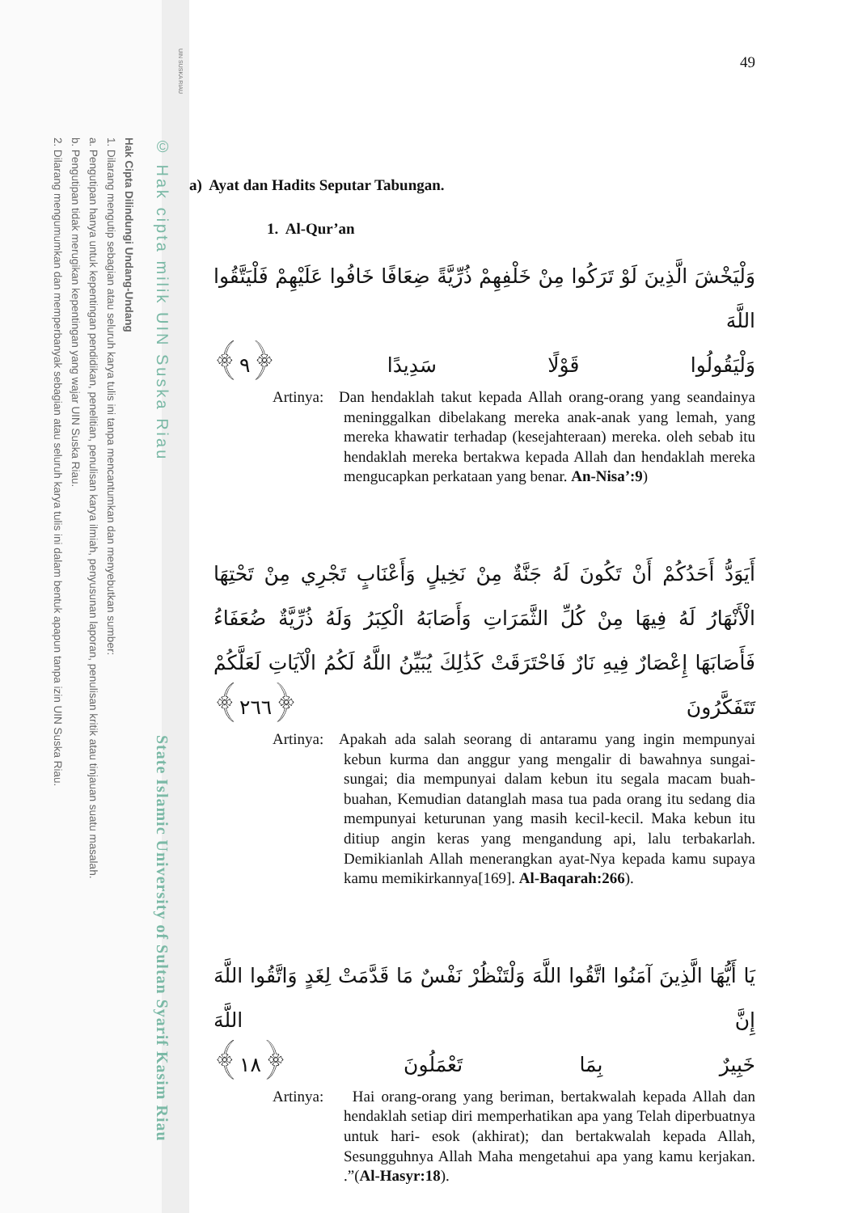UIN SUSKA RIAU
© Hak cipta milik UIN Suska Riau State Islamic University of Sultan Syarif Kasim Riau
Hak Cipta Dilindungi Undang-Undang
1. Dilarang mengutip sebagian atau seluruh karya tulis ini tanpa mencantumkan dan menyebutkan sumber:
a. Pengutipan hanya untuk kepentingan pendidikan, penelitian, penulisan karya ilmiah, penyusunan laporan, penulisan kritik atau tinjauan suatu masalah.
b. Pengutipan tidak merugikan kepentingan yang wajar UIN Suska Riau.
2. Dilarang mengumumkan dan memperbanyak sebagian atau seluruh karya tulis ini dalam bentuk apapun tanpa izin UIN Suska Riau.
49
a) Ayat dan Hadits Seputar Tabungan.
1. Al-Qur’an
وَلْيَخْشَ الَّذِينَ لَوْ تَرَكُوا مِنْ خَلْفِهِمْ ذُرِّيَّةً ضِعَافًا خَافُوا عَلَيْهِمْ فَلْيَتَّقُوا اللَّهَ
وَلْيَقُولُوا قَوْلًا سَدِيدًا ﴿٩﴾
Artinya:
Dan hendaklah takut kepada Allah orang-orang yang seandainya meninggalkan dibelakang mereka anak-anak yang lemah, yang mereka khawatir terhadap (kesejahteraan) mereka. oleh sebab itu hendaklah mereka bertakwa kepada Allah dan hendaklah mereka mengucapkan perkataan yang benar. An-Nisa’:9)
أَيَوَدُّ أَحَدُكُمْ أَنْ تَكُونَ لَهُ جَنَّةٌ مِنْ نَخِيلٍ وَأَعْنَابٍ تَجْرِي مِنْ تَحْتِهَا الْأَنْهَارُ لَهُ فِيهَا مِنْ كُلِّ الثَّمَرَاتِ وَأَصَابَهُ الْكِبَرُ وَلَهُ ذُرِّيَّةٌ ضُعَفَاءُ فَأَصَابَهَا إِعْصَارٌ فِيهِ نَارٌ فَاحْتَرَقَتْ كَذَٰلِكَ يُبَيِّنُ اللَّهُ لَكُمُ الْآيَاتِ لَعَلَّكُمْ تَتَفَكَّرُونَ ﴿٢٦٦﴾
Artinya:
Apakah ada salah seorang di antaramu yang ingin mempunyai kebun kurma dan anggur yang mengalir di bawahnya sungai-sungai; dia mempunyai dalam kebun itu segala macam buah-buahan, Kemudian datanglah masa tua pada orang itu sedang dia mempunyai keturunan yang masih kecil-kecil. Maka kebun itu ditiup angin keras yang mengandung api, lalu terbakarlah. Demikianlah Allah menerangkan ayat-Nya kepada kamu supaya kamu memikirkannya[169]. Al-Baqarah:266).
يَا أَيُّهَا الَّذِينَ آمَنُوا اتَّقُوا اللَّهَ وَلْتَنْظُرْ نَفْسٌ مَا قَدَّمَتْ لِغَدٍ وَاتَّقُوا اللَّهَ إِنَّ اللَّهَ
خَبِيرٌ بِمَا تَعْمَلُونَ ﴿١٨﴾
Artinya:
Hai orang-orang yang beriman, bertakwalah kepada Allah dan hendaklah setiap diri memperhatikan apa yang Telah diperbuatnya untuk hari- esok (akhirat); dan bertakwalah kepada Allah, Sesungguhnya Allah Maha mengetahui apa yang kamu kerjakan. .”(Al-Hasyr:18).